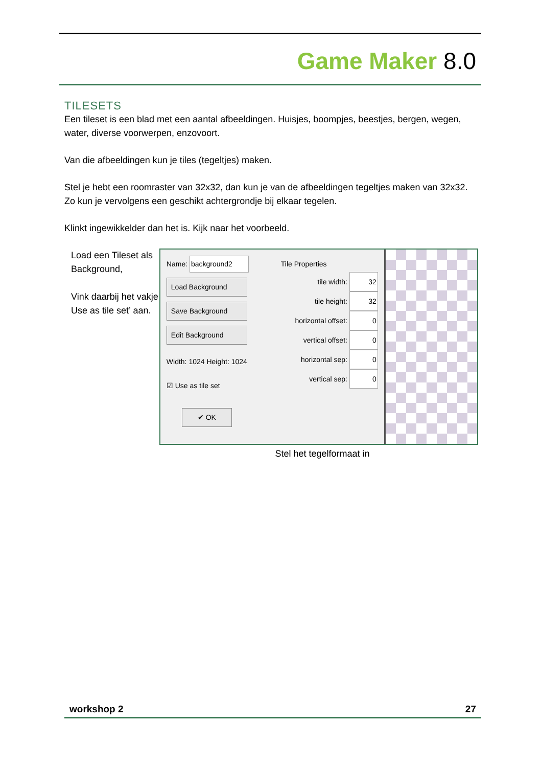Game Maker 8.0
TILESETS
Een tileset is een blad met een aantal afbeeldingen. Huisjes, boompjes, beestjes, bergen, wegen, water, diverse voorwerpen, enzovoort.
Van die afbeeldingen kun je tiles (tegeltjes) maken.
Stel je hebt een roomraster van 32x32, dan kun je van de afbeeldingen tegeltjes maken van 32x32. Zo kun je vervolgens een geschikt achtergrondje bij elkaar tegelen.
Klinkt ingewikkelder dan het is. Kijk naar het voorbeeld.
Load een Tileset als Background,
Vink daarbij het vakje Use as tile set’ aan.
Name: background2
Load Background
Save Background
Edit Background
Width: 1024 Height: 1024
☑ Use as tile set
✔ OK
Tile Properties
tile width: 32
tile height: 32
horizontal offset: 0
vertical offset: 0
horizontal sep: 0
vertical sep: 0
Stel het tegelformaat in
workshop 2 27